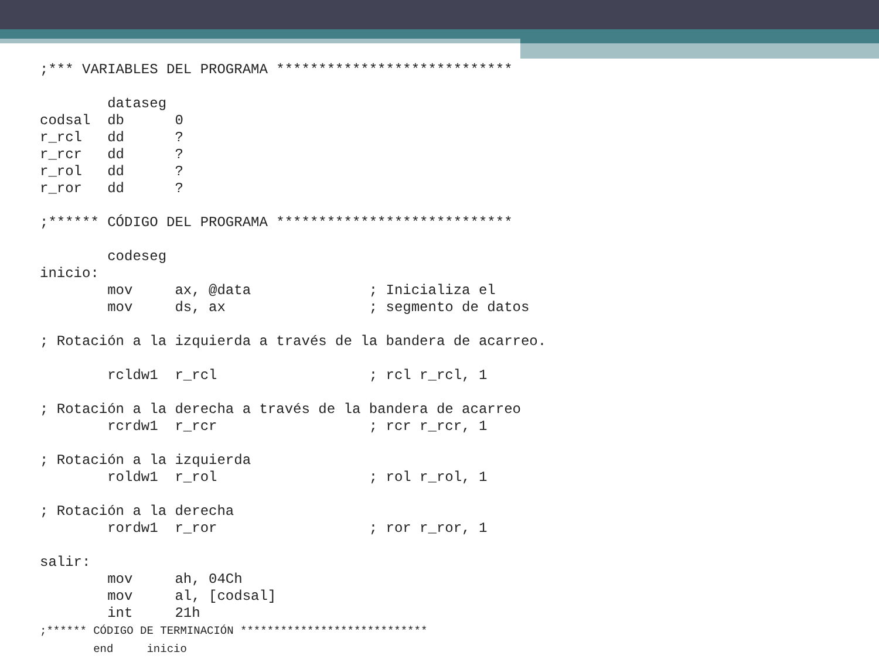;*** VARIABLES DEL PROGRAMA ****************************

        dataseg
codsal  db      0
r_rcl   dd      ?
r_rcr   dd      ?
r_rol   dd      ?
r_ror   dd      ?

;****** CÓDIGO DEL PROGRAMA ****************************

        codeseg
inicio:
        mov     ax, @data              ; Inicializa el
        mov     ds, ax                 ; segmento de datos

; Rotación a la izquierda a través de la bandera de acarreo.

        rcldw1  r_rcl                  ; rcl r_rcl, 1

; Rotación a la derecha a través de la bandera de acarreo
        rcrdw1  r_rcr                  ; rcr r_rcr, 1

; Rotación a la izquierda
        roldw1  r_rol                  ; rol r_rol, 1

; Rotación a la derecha
        rordw1  r_ror                  ; ror r_ror, 1

salir:
        mov     ah, 04Ch
        mov     al, [codsal]
        int     21h
;****** CÓDIGO DE TERMINACIÓN ****************************
        end     inicio